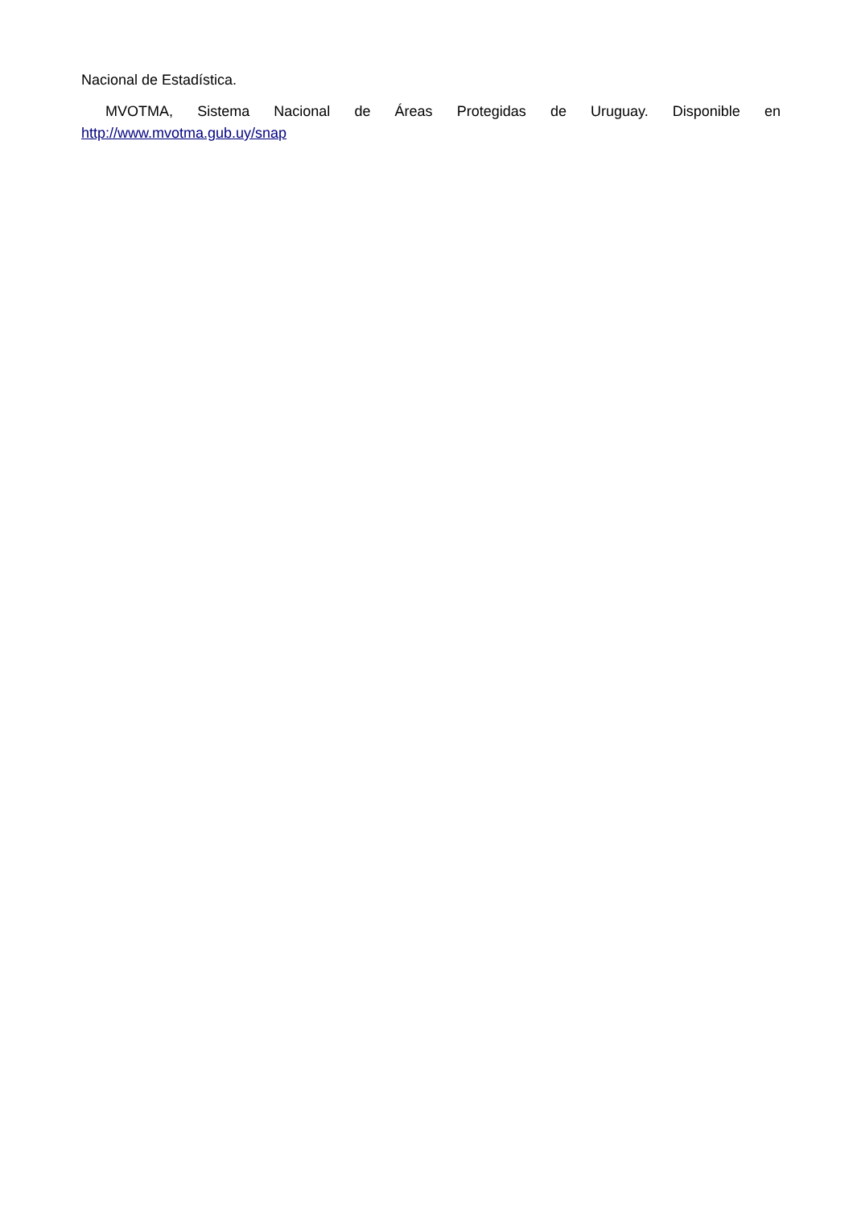Nacional de Estadística.
MVOTMA, Sistema Nacional de Áreas Protegidas de Uruguay. Disponible en http://www.mvotma.gub.uy/snap